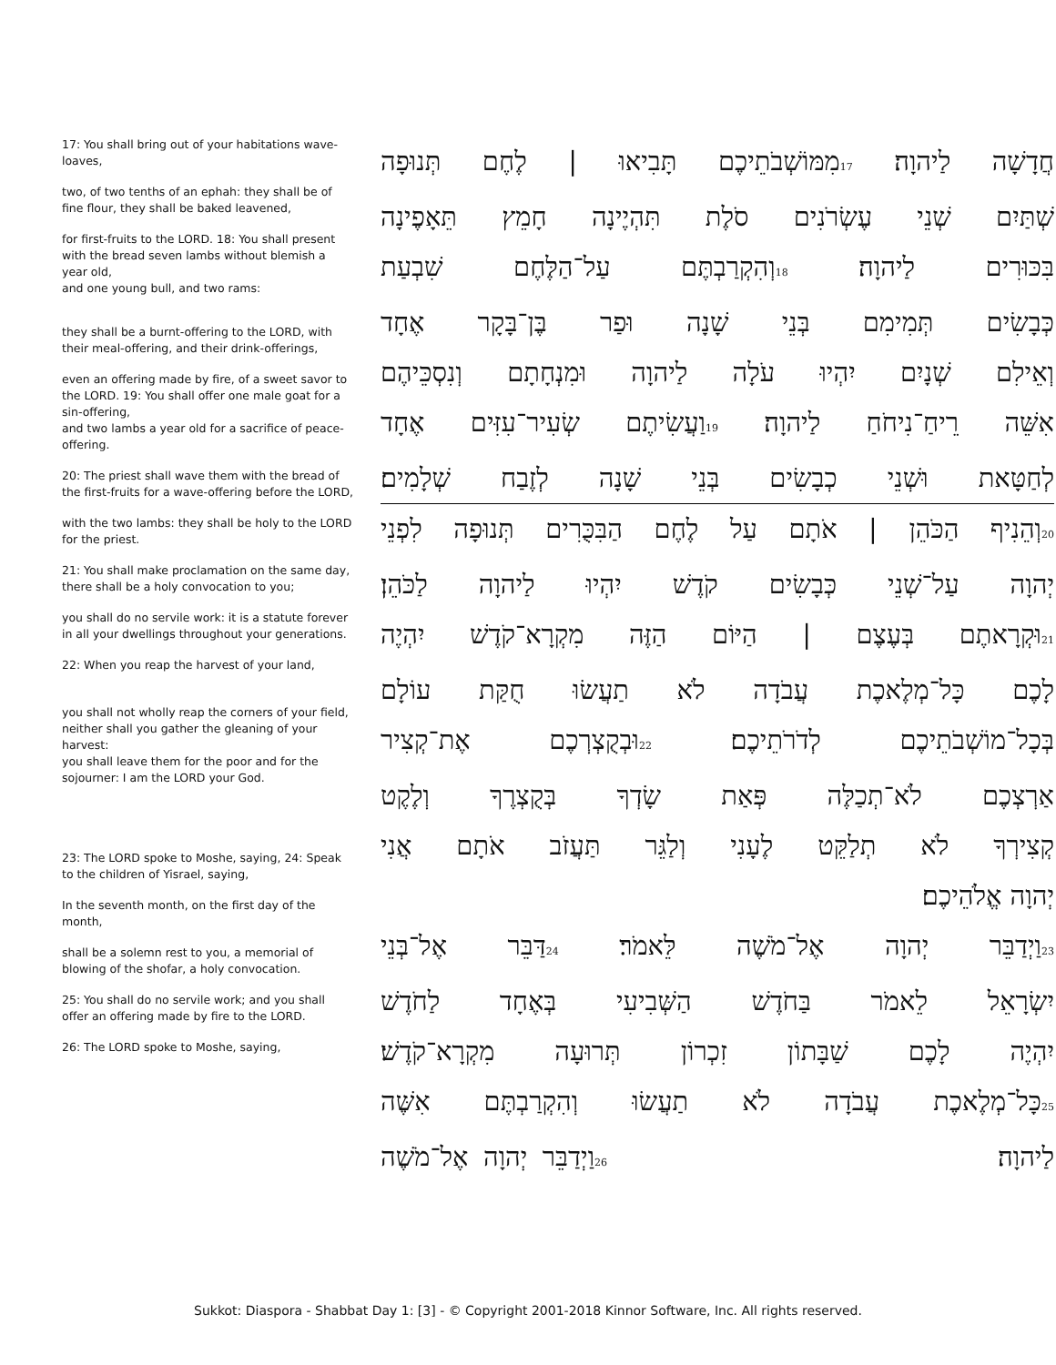17: You shall bring out of your habitations wave-loaves,
two, of two tenths of an ephah: they shall be of fine flour, they shall be baked leavened,
for first-fruits to the LORD. 18: You shall present with the bread seven lambs without blemish a year old,
and one young bull, and two rams:
they shall be a burnt-offering to the LORD, with their meal-offering, and their drink-offerings,
even an offering made by fire, of a sweet savor to the LORD. 19: You shall offer one male goat for a sin-offering,
and two lambs a year old for a sacrifice of peace-offering.
20: The priest shall wave them with the bread of the first-fruits for a wave-offering before the LORD,
with the two lambs: they shall be holy to the LORD for the priest.
21: You shall make proclamation on the same day, there shall be a holy convocation to you;
you shall do no servile work: it is a statute forever in all your dwellings throughout your generations.
22: When you reap the harvest of your land,
you shall not wholly reap the corners of your field, neither shall you gather the gleaning of your harvest:
you shall leave them for the poor and for the sojourner: I am the LORD your God.
23: The LORD spoke to Moshe, saying, 24: Speak to the children of Yisrael, saying,
In the seventh month, on the first day of the month,
shall be a solemn rest to you, a memorial of blowing of the shofar, a holy convocation.
25: You shall do no servile work; and you shall offer an offering made by fire to the LORD.
26: The LORD spoke to Moshe, saying,
חֲדָשָׁה לַיהוָה׃ 17מִמּוֹשְׁבֹתֵיכֶם תָּבִיאוּ | לֶחֶם תְּנוּפָה
שְׁתַּיִם שְׁנֵי עֶשְׂרֹנִים סֹלֶת תִּהְיֶינָה חָמֵץ תֵּאָפֶינָה
בִּכּוּרִים לַיהוָה׃ 18וְהִקְרַבְתֶּם עַל־הַלֶּחֶם שִׁבְעַת
כְּבָשִׂים תְּמִימִם בְּנֵי שָׁנָה וּפַר בֶּן־בָּקָר אֶחָד
וְאֵילִם שְׁנָיִם יִהְיוּ עֹלָה לַיהוָה וּמִנְחָתָם וְנִסְכֵּיהֶם
אִשֵּׁה רֵיחַ־נִיחֹחַ לַיהוָה׃ 19וַעֲשִׂיתֶם שְׂעִיר־עִזִּים אֶחָד
לְחַטָּאת וּשְׁנֵי כְבָשִׂים בְּנֵי שָׁנָה לְזֶבַח שְׁלָמִים׃
20וְהֵנִיף הַכֹּהֵן | אֹתָם עַל לֶחֶם הַבִּכֻּרִים תְּנוּפָה לִפְנֵי
יְהוָה עַל־שְׁנֵי כְּבָשִׂים קֹדֶשׁ יִהְיוּ לַיהוָה לַכֹּהֵן׃
21וּקְרָאתֶם בְּעֶצֶם | הַיּוֹם הַזֶּה מִקְרָא־קֹדֶשׁ יִהְיֶה
לָכֶם כָּל־מְלֶאכֶת עֲבֹדָה לֹא תַעֲשׂוּ חֻקַּת עוֹלָם
בְּכָל־מוֹשְׁבֹתֵיכֶם לְדֹרֹתֵיכֶם׃ 22וּבְקֻצְרְכֶם אֶת־קְצִיר
אַרְצְכֶם לֹא־תְכַלֶּה פְּאַת שָׂדְךָ בְּקֻצְרֶךָ וְלֶקֶט
קְצִירְךָ לֹא תְלַקֵּט לֶעָנִי וְלַגֵּר תַּעֲזֹב אֹתָם אֲנִי
יְהוָה אֱלֹהֵיכֶם׃
23וַיְדַבֵּר יְהוָה אֶל־מֹשֶׁה לֵּאמֹר׃ 24דַּבֵּר אֶל־בְּנֵי
יִשְׂרָאֵל לֵאמֹר בַּחֹדֶשׁ הַשְּׁבִיעִי בְּאֶחָד לַחֹדֶשׁ
יִהְיֶה לָכֶם שַׁבָּתוֹן זִכְרוֹן תְּרוּעָה מִקְרָא־קֹדֶשׁ׃
25כָּל־מְלֶאכֶת עֲבֹדָה לֹא תַעֲשׂוּ וְהִקְרַבְתֶּם אִשֶּׁה
לַיהוָה׃ 26וַיְדַבֵּר יְהוָה אֶל־מֹשֶׁה
Sukkot: Diaspora - Shabbat Day 1: [3] - © Copyright 2001-2018 Kinnor Software, Inc. All rights reserved.